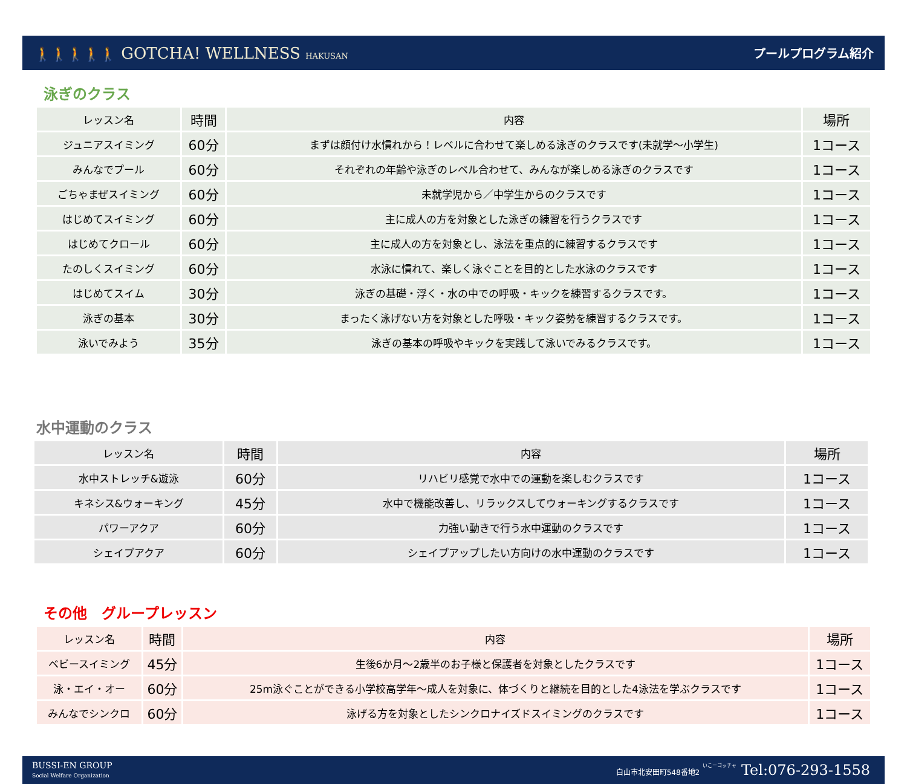🚶🚶🚶🚶🚶 GOTCHA! WELLNESS HAKUSAN
プールプログラム紹介
泳ぎのクラス
| レッスン名 | 時間 | 内容 | 場所 |
| --- | --- | --- | --- |
| ジュニアスイミング | 60分 | まずは顔付け水慣れから！レベルに合わせて楽しめる泳ぎのクラスです(未就学～小学生) | 1コース |
| みんなでプール | 60分 | それぞれの年齢や泳ぎのレベル合わせて、みんなが楽しめる泳ぎのクラスです | 1コース |
| ごちゃまぜスイミング | 60分 | 未就学児から／中学生からのクラスです | 1コース |
| はじめてスイミング | 60分 | 主に成人の方を対象とした泳ぎの練習を行うクラスです | 1コース |
| はじめてクロール | 60分 | 主に成人の方を対象とし、泳法を重点的に練習するクラスです | 1コース |
| たのしくスイミング | 60分 | 水泳に慣れて、楽しく泳ぐことを目的とした水泳のクラスです | 1コース |
| はじめてスイム | 30分 | 泳ぎの基礎・浮く・水の中での呼吸・キックを練習するクラスです。 | 1コース |
| 泳ぎの基本 | 30分 | まったく泳げない方を対象とした呼吸・キック姿勢を練習するクラスです。 | 1コース |
| 泳いでみよう | 35分 | 泳ぎの基本の呼吸やキックを実践して泳いでみるクラスです。 | 1コース |
水中運動のクラス
| レッスン名 | 時間 | 内容 | 場所 |
| --- | --- | --- | --- |
| 水中ストレッチ&遊泳 | 60分 | リハビリ感覚で水中での運動を楽しむクラスです | 1コース |
| キネシス&ウォーキング | 45分 | 水中で機能改善し、リラックスしてウォーキングするクラスです | 1コース |
| パワーアクア | 60分 | 力強い動きで行う水中運動のクラスです | 1コース |
| シェイプアクア | 60分 | シェイプアップしたい方向けの水中運動のクラスです | 1コース |
その他　グループレッスン
| レッスン名 | 時間 | 内容 | 場所 |
| --- | --- | --- | --- |
| ベビースイミング | 45分 | 生後6か月～2歳半のお子様と保護者を対象としたクラスです | 1コース |
| 泳・エイ・オー | 60分 | 25m泳ぐことができる小学校高学年～成人を対象に、体づくりと継続を目的とした4泳法を学ぶクラスです | 1コース |
| みんなでシンクロ | 60分 | 泳げる方を対象としたシンクロナイズドスイミングのクラスです | 1コース |
BUSSI-EN GROUP
Social Welfare Organization
白山市北安田町548番地2 いこーゴッチャ Tel:076-293-1558